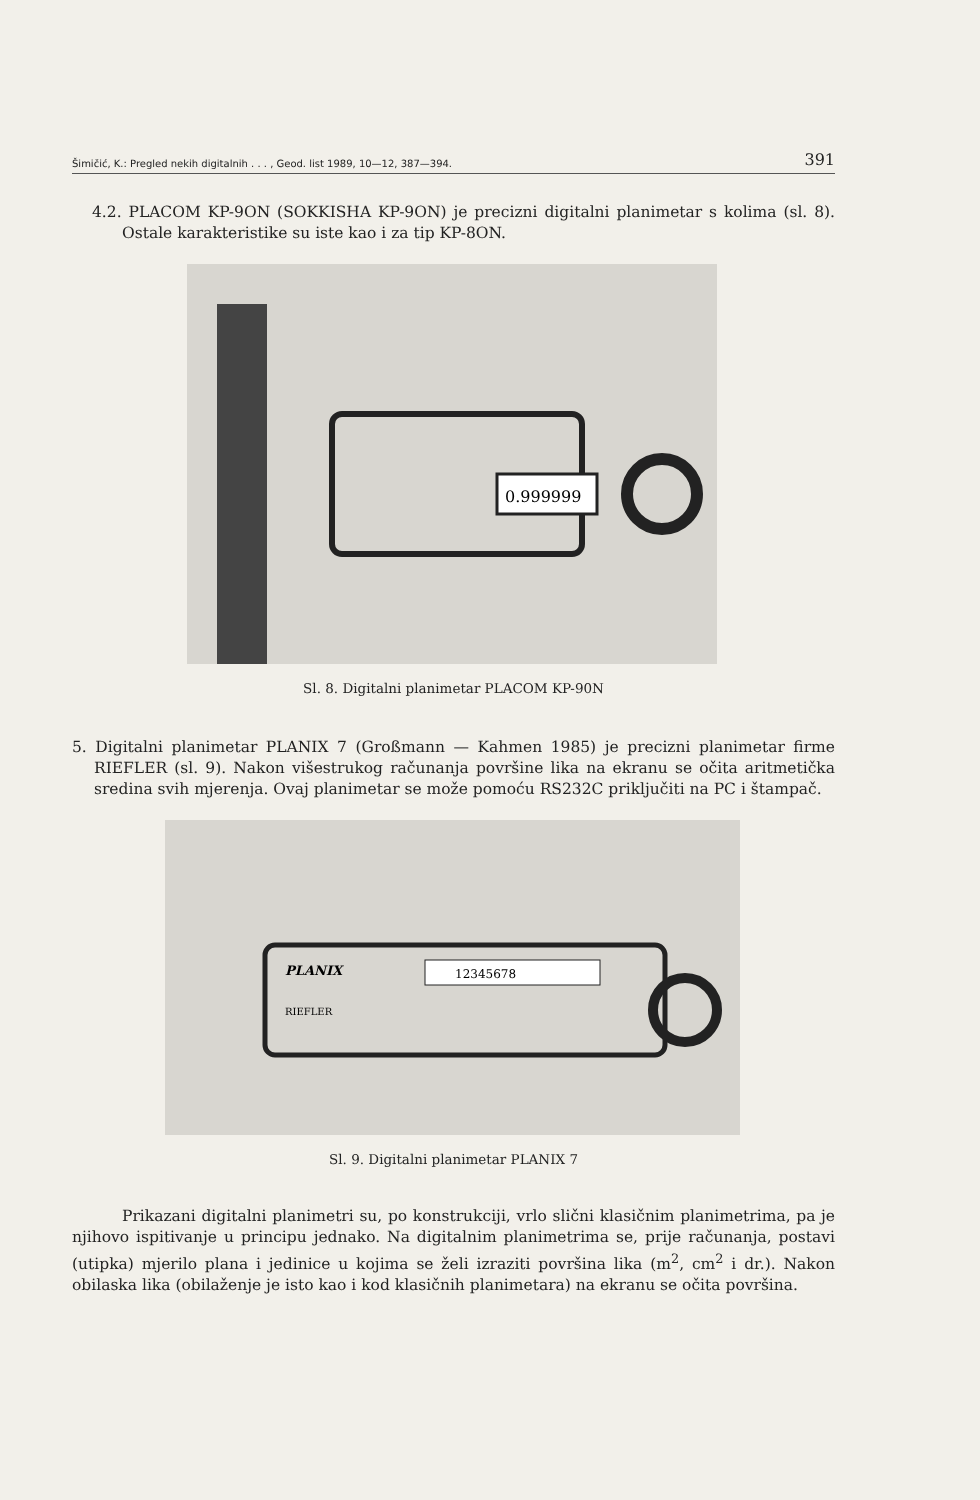Šimičić, K.: Pregled nekih digitalnih . . . , Geod. list 1989, 10—12, 387—394. 391
4.2. PLACOM KP-9ON (SOKKISHA KP-9ON) je precizni digitalni planimetar s kolima (sl. 8). Ostale karakteristike su iste kao i za tip KP-8ON.
0.999999
Sl. 8. Digitalni planimetar PLACOM KP-90N
5. Digitalni planimetar PLANIX 7 (Großmann — Kahmen 1985) je precizni planimetar firme RIEFLER (sl. 9). Nakon višestrukog računanja površine lika na ekranu se očita aritmetička sredina svih mjerenja. Ovaj planimetar se može pomoću RS232C priključiti na PC i štampač.
PLANIX
RIEFLER
12345678
Sl. 9. Digitalni planimetar PLANIX 7
Prikazani digitalni planimetri su, po konstrukciji, vrlo slični klasičnim planimetrima, pa je njihovo ispitivanje u principu jednako. Na digitalnim planimetrima se, prije računanja, postavi (utipka) mjerilo plana i jedinice u kojima se želi izraziti površina lika (m<sup>2</sup>, cm<sup>2</sup> i dr.). Nakon obilaska lika (obilaženje je isto kao i kod klasičnih planimetara) na ekranu se očita površina.